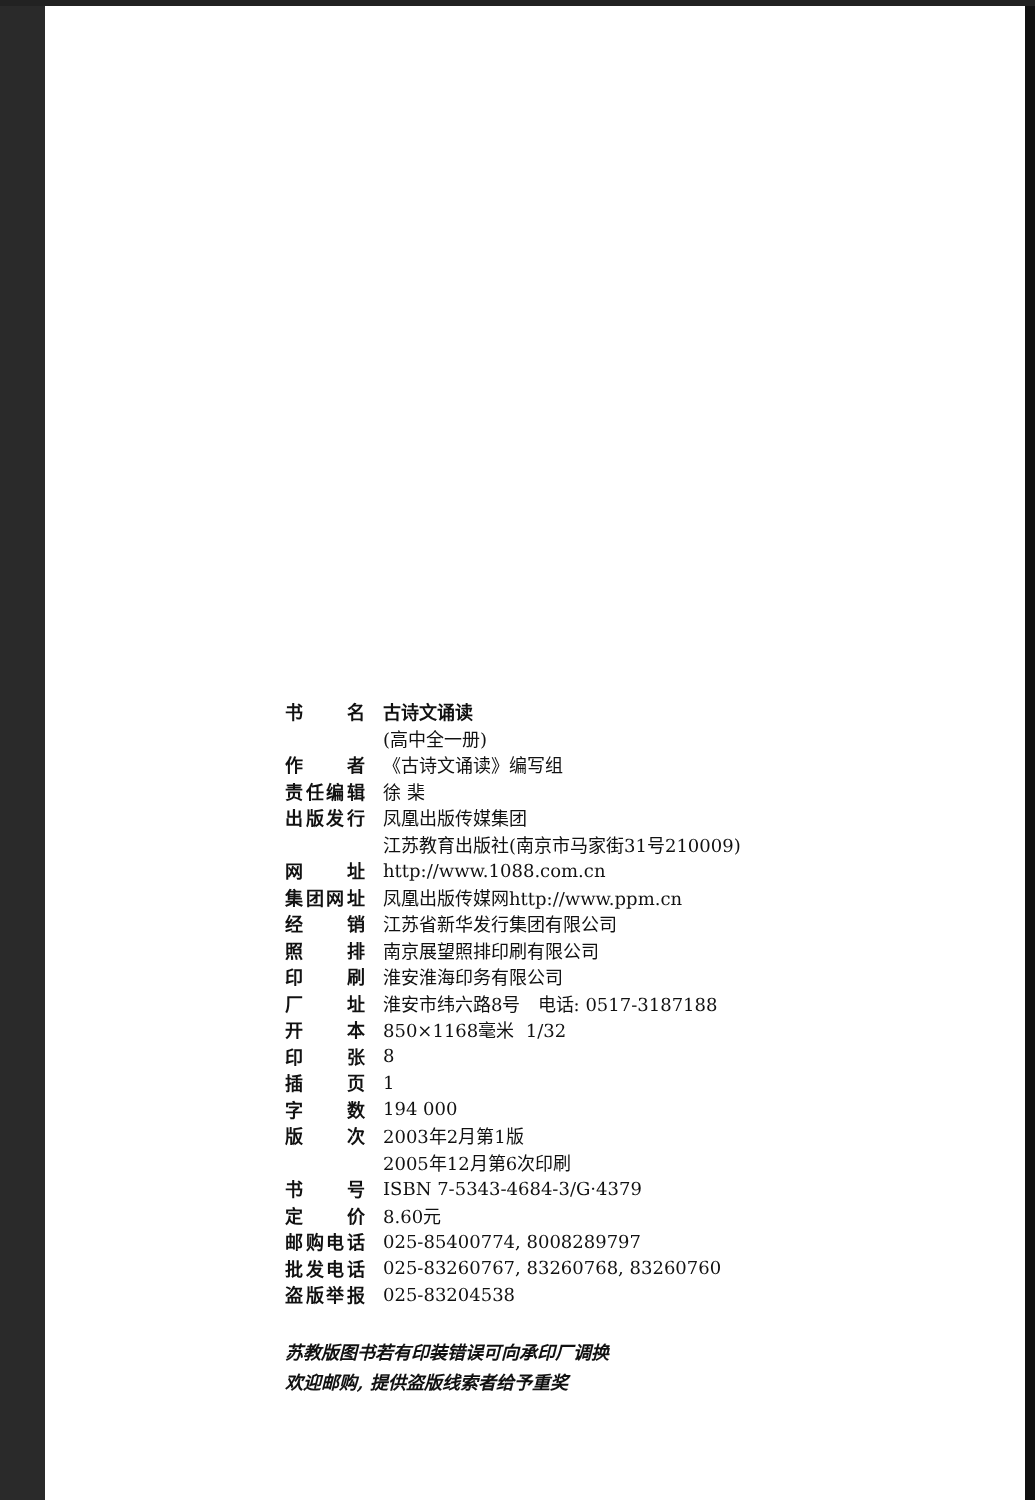| 书 名 | 古诗文诵读 |
| | (高中全一册) |
| 作 者 | 《古诗文诵读》编写组 |
| 责任编辑 | 徐 棐 |
| 出版发行 | 凤凰出版传媒集团 |
| | 江苏教育出版社(南京市马家街31号210009) |
| 网 址 | http://www.1088.com.cn |
| 集团网址 | 凤凰出版传媒网http://www.ppm.cn |
| 经 销 | 江苏省新华发行集团有限公司 |
| 照 排 | 南京展望照排印刷有限公司 |
| 印 刷 | 淮安淮海印务有限公司 |
| 厂 址 | 淮安市纬六路8号 电话: 0517-3187188 |
| 开 本 | 850×1168毫米 1/32 |
| 印 张 | 8 |
| 插 页 | 1 |
| 字 数 | 194 000 |
| 版 次 | 2003年2月第1版 |
| | 2005年12月第6次印刷 |
| 书 号 | ISBN 7-5343-4684-3/G·4379 |
| 定 价 | 8.60元 |
| 邮购电话 | 025-85400774, 8008289797 |
| 批发电话 | 025-83260767, 83260768, 83260760 |
| 盗版举报 | 025-83204538 |
苏教版图书若有印装错误可向承印厂调换
欢迎邮购, 提供盗版线索者给予重奖